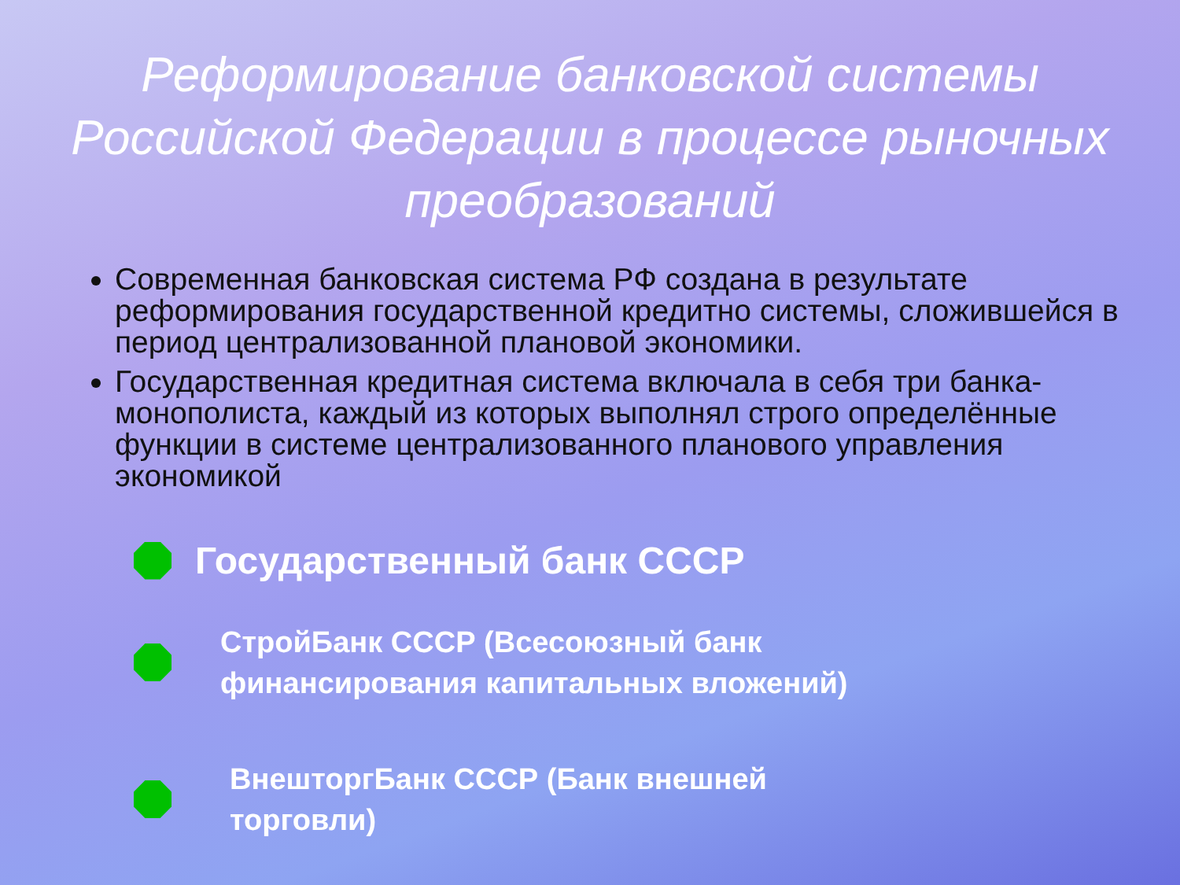Реформирование банковской системы Российской Федерации в процессе рыночных преобразований
Современная банковская система РФ создана в результате реформирования государственной кредитно системы, сложившейся в период централизованной плановой экономики.
Государственная кредитная система включала в себя три банка-монополиста, каждый из которых выполнял строго определённые функции в системе централизованного планового управления экономикой
Государственный банк СССР
СтройБанк СССР (Всесоюзный банк
финансирования капитальных вложений)
ВнешторгБанк СССР (Банк внешней
торговли)